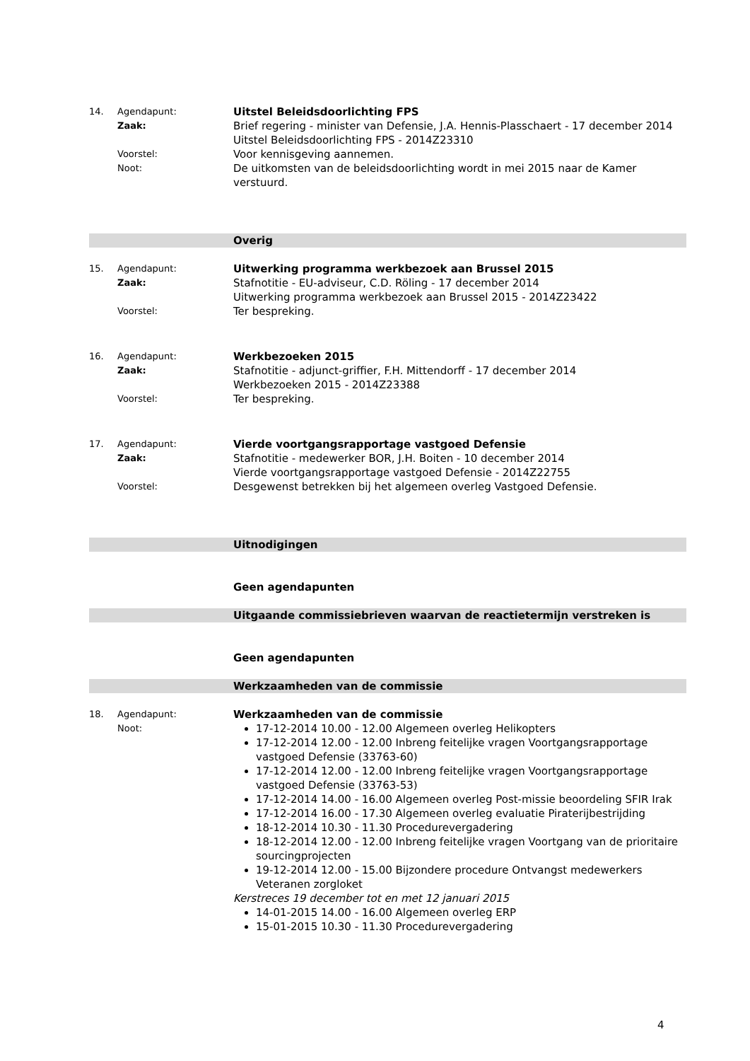14. Agendapunt:
Uitstel Beleidsdoorlichting FPS
Zaak:
Brief regering - minister van Defensie, J.A. Hennis-Plasschaert - 17 december 2014
Uitstel Beleidsdoorlichting FPS - 2014Z23310
Voorstel:
Voor kennisgeving aannemen.
Noot:
De uitkomsten van de beleidsdoorlichting wordt in mei 2015 naar de Kamer verstuurd.
Overig
15. Agendapunt:
Uitwerking programma werkbezoek aan Brussel 2015
Zaak:
Stafnotitie - EU-adviseur, C.D. Röling - 17 december 2014
Uitwerking programma werkbezoek aan Brussel 2015 - 2014Z23422
Voorstel:
Ter bespreking.
16. Agendapunt:
Werkbezoeken 2015
Zaak:
Stafnotitie - adjunct-griffier, F.H. Mittendorff - 17 december 2014
Werkbezoeken 2015 - 2014Z23388
Voorstel:
Ter bespreking.
17. Agendapunt:
Vierde voortgangsrapportage vastgoed Defensie
Zaak:
Stafnotitie - medewerker BOR, J.H. Boiten - 10 december 2014
Vierde voortgangsrapportage vastgoed Defensie - 2014Z22755
Voorstel:
Desgewenst betrekken bij het algemeen overleg Vastgoed Defensie.
Uitnodigingen
Geen agendapunten
Uitgaande commissiebrieven waarvan de reactietermijn verstreken is
Geen agendapunten
Werkzaamheden van de commissie
18. Agendapunt:
Werkzaamheden van de commissie
Noot:
17-12-2014 10.00 - 12.00 Algemeen overleg Helikopters
17-12-2014 12.00 - 12.00 Inbreng feitelijke vragen Voortgangsrapportage vastgoed Defensie (33763-60)
17-12-2014 12.00 - 12.00 Inbreng feitelijke vragen Voortgangsrapportage vastgoed Defensie (33763-53)
17-12-2014 14.00 - 16.00 Algemeen overleg Post-missie beoordeling SFIR Irak
17-12-2014 16.00 - 17.30 Algemeen overleg evaluatie Piraterijbestrijding
18-12-2014 10.30 - 11.30 Procedurevergadering
18-12-2014 12.00 - 12.00 Inbreng feitelijke vragen Voortgang van de prioritaire sourcingprojecten
19-12-2014 12.00 - 15.00 Bijzondere procedure Ontvangst medewerkers Veteranen zorgloket
Kerstreces 19 december tot en met 12 januari 2015
14-01-2015 14.00 - 16.00 Algemeen overleg ERP
15-01-2015 10.30 - 11.30 Procedurevergadering
4